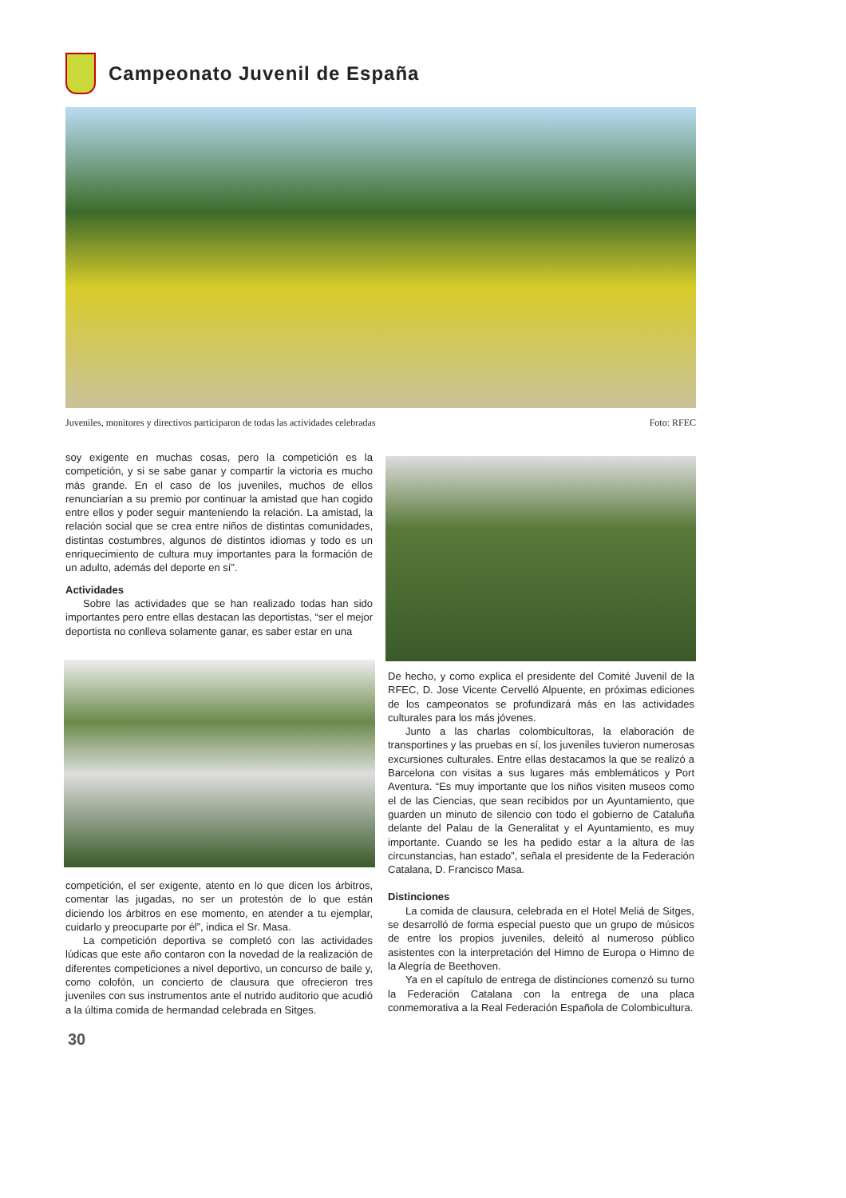Campeonato Juvenil de España
Juveniles, monitores y directivos participaron de todas las actividades celebradas Foto: RFEC
soy exigente en muchas cosas, pero la competición es la competición, y si se sabe ganar y compartir la victoria es mucho más grande. En el caso de los juveniles, muchos de ellos renunciarían a su premio por continuar la amistad que han cogido entre ellos y poder seguir manteniendo la relación. La amistad, la relación social que se crea entre niños de distintas comunidades, distintas costumbres, algunos de distintos idiomas y todo es un enriquecimiento de cultura muy importantes para la formación de un adulto, además del deporte en sí”.
Actividades
Sobre las actividades que se han realizado todas han sido importantes pero entre ellas destacan las deportistas, “ser el mejor deportista no conlleva solamente ganar, es saber estar en una
competición, el ser exigente, atento en lo que dicen los árbitros, comentar las jugadas, no ser un protestón de lo que están diciendo los árbitros en ese momento, en atender a tu ejemplar, cuidarlo y preocuparte por él”, indica el Sr. Masa.
La competición deportiva se completó con las actividades lúdicas que este año contaron con la novedad de la realización de diferentes competiciones a nivel deportivo, un concurso de baile y, como colofón, un concierto de clausura que ofrecieron tres juveniles con sus instrumentos ante el nutrido auditorio que acudió a la última comida de hermandad celebrada en Sitges.
De hecho, y como explica el presidente del Comité Juvenil de la RFEC, D. Jose Vicente Cervelló Alpuente, en próximas ediciones de los campeonatos se profundizará más en las actividades culturales para los más jóvenes.
Junto a las charlas colombicultoras, la elaboración de transportines y las pruebas en sí, los juveniles tuvieron numerosas excursiones culturales. Entre ellas destacamos la que se realizó a Barcelona con visitas a sus lugares más emblemáticos y Port Aventura. “Es muy importante que los niños visiten museos como el de las Ciencias, que sean recibidos por un Ayuntamiento, que guarden un minuto de silencio con todo el gobierno de Cataluña delante del Palau de la Generalitat y el Ayuntamiento, es muy importante. Cuando se les ha pedido estar a la altura de las circunstancias, han estado”, señala el presidente de la Federación Catalana, D. Francisco Masa.
Distinciones
La comida de clausura, celebrada en el Hotel Meliá de Sitges, se desarrolló de forma especial puesto que un grupo de músicos de entre los propios juveniles, deleitó al numeroso público asistentes con la interpretación del Himno de Europa o Himno de la Alegría de Beethoven.
Ya en el capítulo de entrega de distinciones comenzó su turno la Federación Catalana con la entrega de una placa conmemorativa a la Real Federación Española de Colombicultura.
30